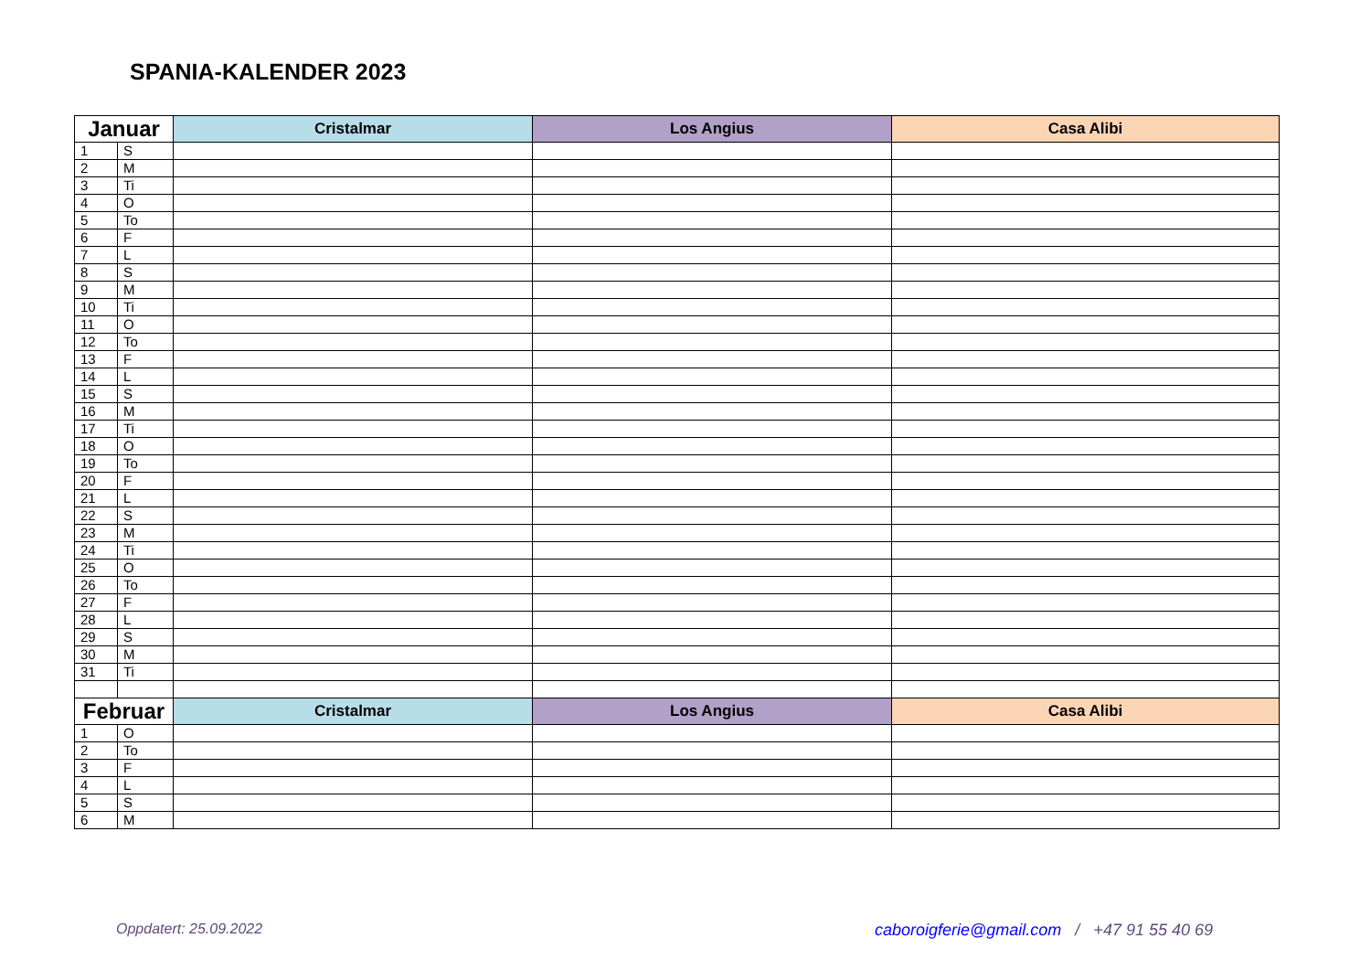SPANIA-KALENDER 2023
| Januar | | Cristalmar | Los Angius | Casa Alibi |
| --- | --- | --- | --- | --- |
| 1 | S | | | |
| 2 | M | | | |
| 3 | Ti | | | |
| 4 | O | | | |
| 5 | To | | | |
| 6 | F | | | |
| 7 | L | | | |
| 8 | S | | | |
| 9 | M | | | |
| 10 | Ti | | | |
| 11 | O | | | |
| 12 | To | | | |
| 13 | F | | | |
| 14 | L | | | |
| 15 | S | | | |
| 16 | M | | | |
| 17 | Ti | | | |
| 18 | O | | | |
| 19 | To | | | |
| 20 | F | | | |
| 21 | L | | | |
| 22 | S | | | |
| 23 | M | | | |
| 24 | Ti | | | |
| 25 | O | | | |
| 26 | To | | | |
| 27 | F | | | |
| 28 | L | | | |
| 29 | S | | | |
| 30 | M | | | |
| 31 | Ti | | | |
| Februar | | Cristalmar | Los Angius | Casa Alibi |
| 1 | O | | | |
| 2 | To | | | |
| 3 | F | | | |
| 4 | L | | | |
| 5 | S | | | |
| 6 | M | | | |
Oppdatert: 25.09.2022 caboroigferie@gmail.com / +47 91 55 40 69